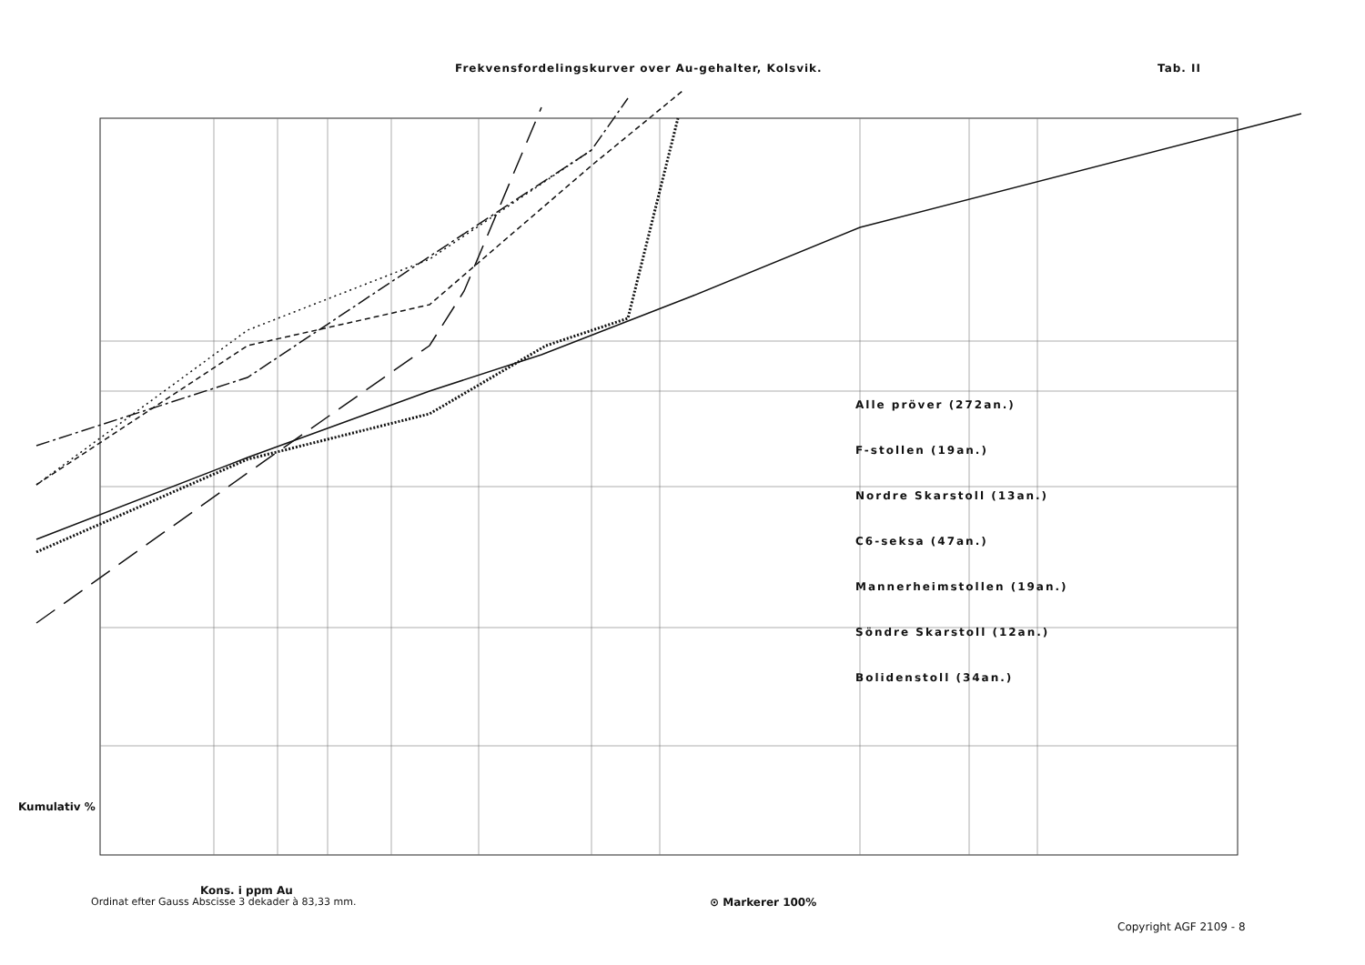Frekvensfordelingskurver over Au-gehalter, Kolsvik. Tab. II
Alle pröver (272an.)
F-stollen (19an.)
Nordre Skarstoll (13an.)
C6-seksa (47an.)
Mannerheimstollen (19an.)
Söndre Skarstoll (12an.)
Bolidenstoll (34an.)
Kumulativ %
Kons. i ppm Au
⊙ Markerer 100%
Ordinat efter Gauss Abscisse 3 dekader à 83,33 mm.
Copyright AGF 2109 - 8